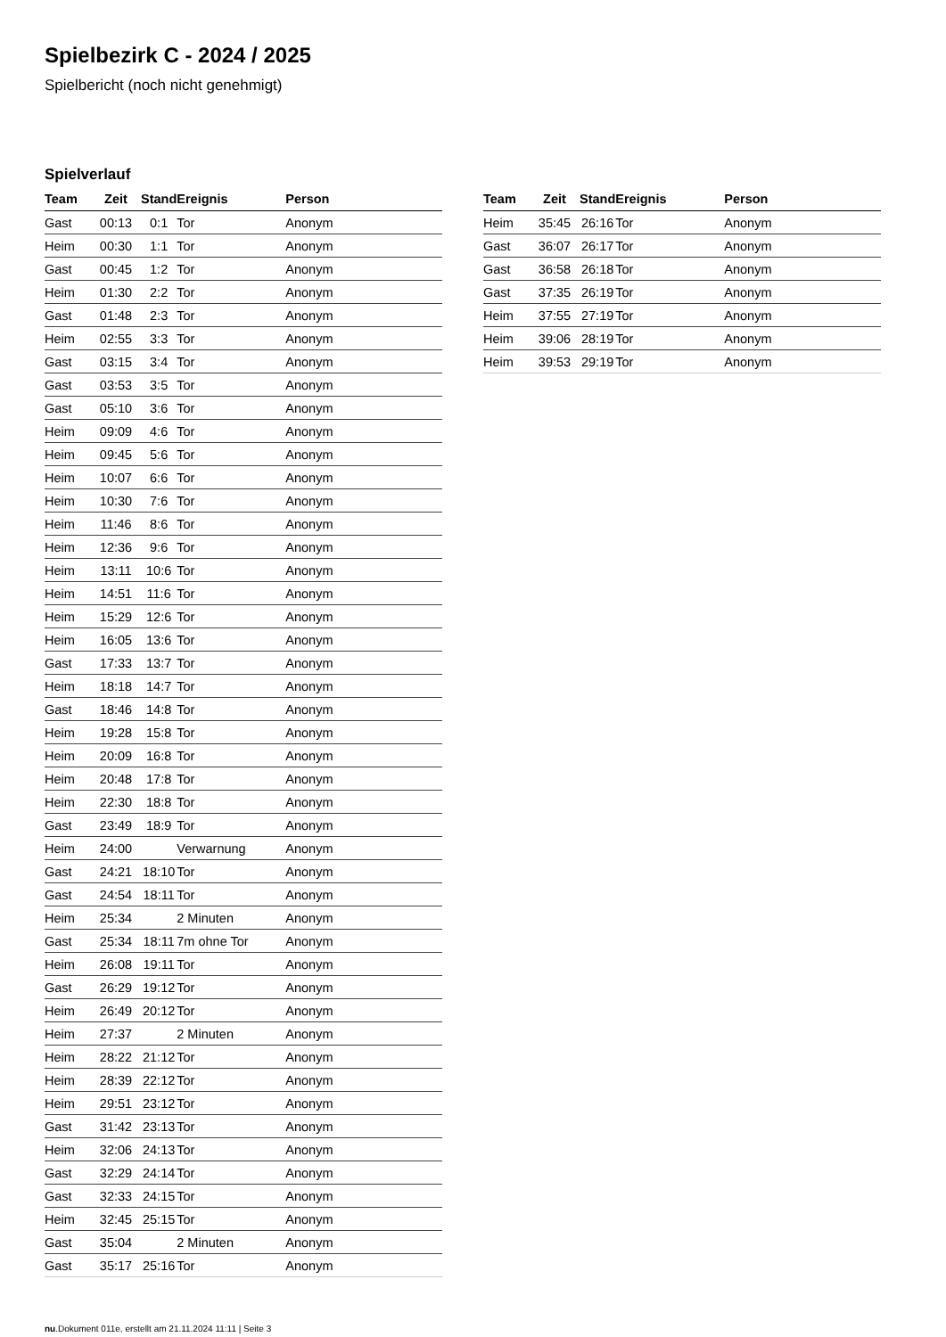Spielbezirk C - 2024 / 2025
Spielbericht (noch nicht genehmigt)
Spielverlauf
| Team | Zeit | Stand | Ereignis | Person |
| --- | --- | --- | --- | --- |
| Gast | 00:13 | 0:1 | Tor | Anonym |
| Heim | 00:30 | 1:1 | Tor | Anonym |
| Gast | 00:45 | 1:2 | Tor | Anonym |
| Heim | 01:30 | 2:2 | Tor | Anonym |
| Gast | 01:48 | 2:3 | Tor | Anonym |
| Heim | 02:55 | 3:3 | Tor | Anonym |
| Gast | 03:15 | 3:4 | Tor | Anonym |
| Gast | 03:53 | 3:5 | Tor | Anonym |
| Gast | 05:10 | 3:6 | Tor | Anonym |
| Heim | 09:09 | 4:6 | Tor | Anonym |
| Heim | 09:45 | 5:6 | Tor | Anonym |
| Heim | 10:07 | 6:6 | Tor | Anonym |
| Heim | 10:30 | 7:6 | Tor | Anonym |
| Heim | 11:46 | 8:6 | Tor | Anonym |
| Heim | 12:36 | 9:6 | Tor | Anonym |
| Heim | 13:11 | 10:6 | Tor | Anonym |
| Heim | 14:51 | 11:6 | Tor | Anonym |
| Heim | 15:29 | 12:6 | Tor | Anonym |
| Heim | 16:05 | 13:6 | Tor | Anonym |
| Gast | 17:33 | 13:7 | Tor | Anonym |
| Heim | 18:18 | 14:7 | Tor | Anonym |
| Gast | 18:46 | 14:8 | Tor | Anonym |
| Heim | 19:28 | 15:8 | Tor | Anonym |
| Heim | 20:09 | 16:8 | Tor | Anonym |
| Heim | 20:48 | 17:8 | Tor | Anonym |
| Heim | 22:30 | 18:8 | Tor | Anonym |
| Gast | 23:49 | 18:9 | Tor | Anonym |
| Heim | 24:00 | | Verwarnung | Anonym |
| Gast | 24:21 | 18:10 | Tor | Anonym |
| Gast | 24:54 | 18:11 | Tor | Anonym |
| Heim | 25:34 | | 2 Minuten | Anonym |
| Gast | 25:34 | 18:11 | 7m ohne Tor | Anonym |
| Heim | 26:08 | 19:11 | Tor | Anonym |
| Gast | 26:29 | 19:12 | Tor | Anonym |
| Heim | 26:49 | 20:12 | Tor | Anonym |
| Heim | 27:37 | | 2 Minuten | Anonym |
| Heim | 28:22 | 21:12 | Tor | Anonym |
| Heim | 28:39 | 22:12 | Tor | Anonym |
| Heim | 29:51 | 23:12 | Tor | Anonym |
| Gast | 31:42 | 23:13 | Tor | Anonym |
| Heim | 32:06 | 24:13 | Tor | Anonym |
| Gast | 32:29 | 24:14 | Tor | Anonym |
| Gast | 32:33 | 24:15 | Tor | Anonym |
| Heim | 32:45 | 25:15 | Tor | Anonym |
| Gast | 35:04 | | 2 Minuten | Anonym |
| Gast | 35:17 | 25:16 | Tor | Anonym |
| Team | Zeit | Stand | Ereignis | Person |
| --- | --- | --- | --- | --- |
| Heim | 35:45 | 26:16 | Tor | Anonym |
| Gast | 36:07 | 26:17 | Tor | Anonym |
| Gast | 36:58 | 26:18 | Tor | Anonym |
| Gast | 37:35 | 26:19 | Tor | Anonym |
| Heim | 37:55 | 27:19 | Tor | Anonym |
| Heim | 39:06 | 28:19 | Tor | Anonym |
| Heim | 39:53 | 29:19 | Tor | Anonym |
nu.Dokument 011e, erstellt am 21.11.2024 11:11 | Seite 3